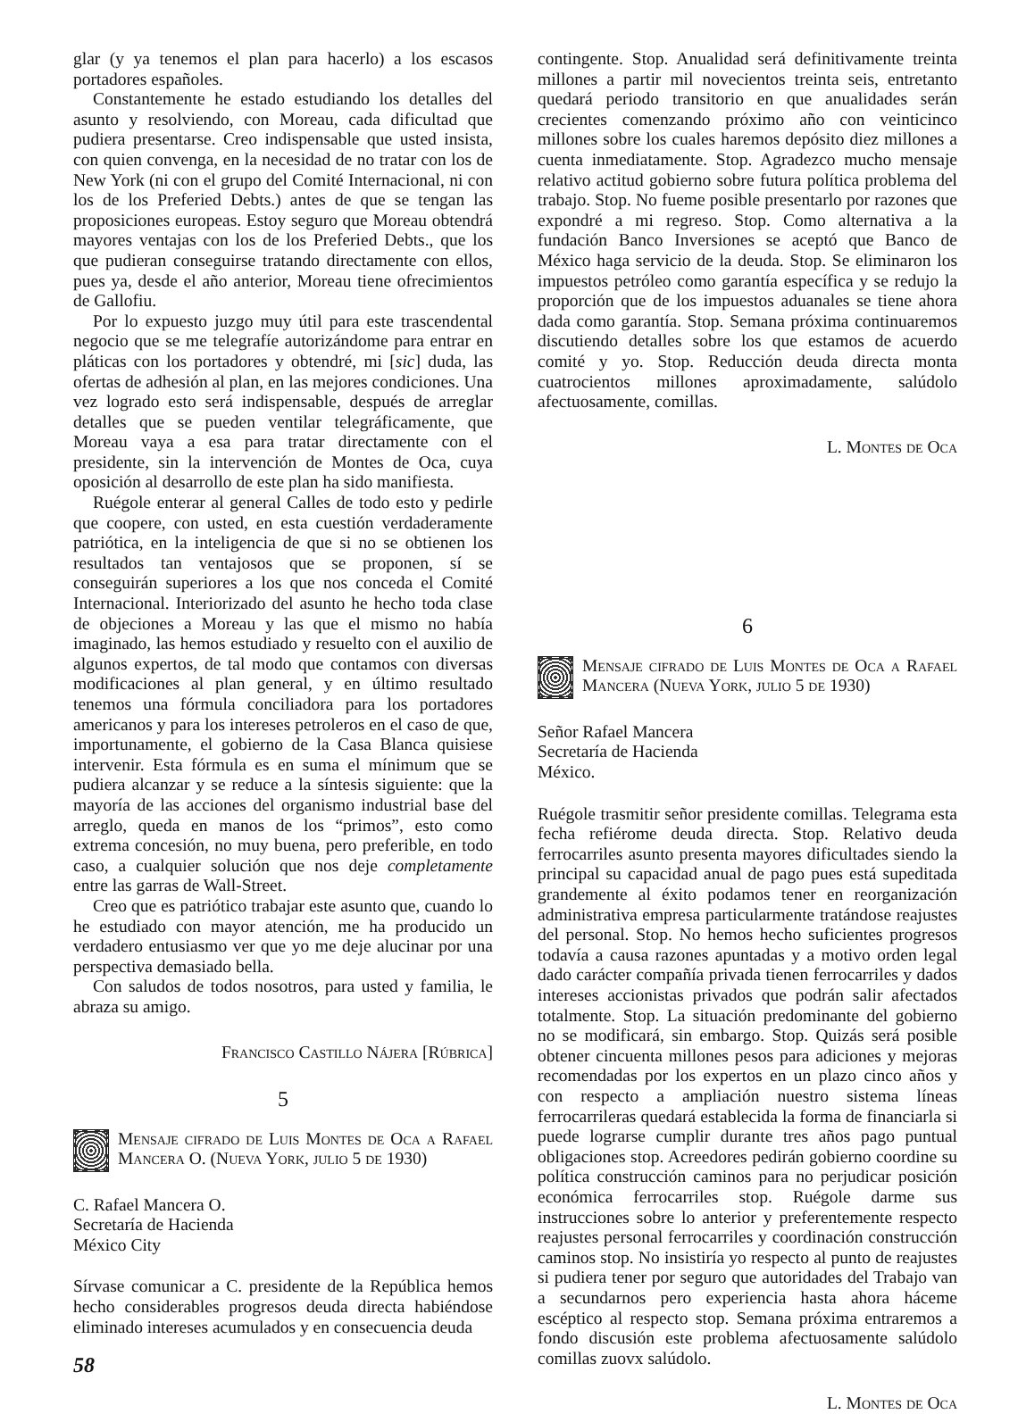glar (y ya tenemos el plan para hacerlo) a los escasos portadores españoles.
Constantemente he estado estudiando los detalles del asunto y resolviendo, con Moreau, cada dificultad que pudiera presentarse. Creo indispensable que usted insista, con quien convenga, en la necesidad de no tratar con los de New York (ni con el grupo del Comité Internacional, ni con los de los Preferied Debts.) antes de que se tengan las proposiciones europeas. Estoy seguro que Moreau obtendrá mayores ventajas con los de los Preferied Debts., que los que pudieran conseguirse tratando directamente con ellos, pues ya, desde el año anterior, Moreau tiene ofrecimientos de Gallofiu.
Por lo expuesto juzgo muy útil para este trascendental negocio que se me telegrafíe autorizándome para entrar en pláticas con los portadores y obtendré, mi [sic] duda, las ofertas de adhesión al plan, en las mejores condiciones. Una vez logrado esto será indispensable, después de arreglar detalles que se pueden ventilar telegráficamente, que Moreau vaya a esa para tratar directamente con el presidente, sin la intervención de Montes de Oca, cuya oposición al desarrollo de este plan ha sido manifiesta.
Ruégole enterar al general Calles de todo esto y pedirle que coopere, con usted, en esta cuestión verdaderamente patriótica, en la inteligencia de que si no se obtienen los resultados tan ventajosos que se proponen, sí se conseguirán superiores a los que nos conceda el Comité Internacional. Interiorizado del asunto he hecho toda clase de objeciones a Moreau y las que el mismo no había imaginado, las hemos estudiado y resuelto con el auxilio de algunos expertos, de tal modo que contamos con diversas modificaciones al plan general, y en último resultado tenemos una fórmula conciliadora para los portadores americanos y para los intereses petroleros en el caso de que, importunamente, el gobierno de la Casa Blanca quisiese intervenir. Esta fórmula es en suma el mínimum que se pudiera alcanzar y se reduce a la síntesis siguiente: que la mayoría de las acciones del organismo industrial base del arreglo, queda en manos de los “primos”, esto como extrema concesión, no muy buena, pero preferible, en todo caso, a cualquier solución que nos deje completamente entre las garras de Wall-Street.
Creo que es patriótico trabajar este asunto que, cuando lo he estudiado con mayor atención, me ha producido un verdadero entusiasmo ver que yo me deje alucinar por una perspectiva demasiado bella.
Con saludos de todos nosotros, para usted y familia, le abraza su amigo.
Francisco Castillo Nájera [Rúbrica]
5
Mensaje cifrado de Luis Montes de Oca a Rafael Mancera O. (Nueva York, julio 5 de 1930)
C. Rafael Mancera O.
Secretaría de Hacienda
México City
Sírvase comunicar a C. presidente de la República hemos hecho considerables progresos deuda directa habiéndose eliminado intereses acumulados y en consecuencia deuda
58
contingente. Stop. Anualidad será definitivamente treinta millones a partir mil novecientos treinta seis, entretanto quedará periodo transitorio en que anualidades serán crecientes comenzando próximo año con veinticinco millones sobre los cuales haremos depósito diez millones a cuenta inmediatamente. Stop. Agradezco mucho mensaje relativo actitud gobierno sobre futura política problema del trabajo. Stop. No fueme posible presentarlo por razones que expondré a mi regreso. Stop. Como alternativa a la fundación Banco Inversiones se aceptó que Banco de México haga servicio de la deuda. Stop. Se eliminaron los impuestos petróleo como garantía específica y se redujo la proporción que de los impuestos aduanales se tiene ahora dada como garantía. Stop. Semana próxima continuaremos discutiendo detalles sobre los que estamos de acuerdo comité y yo. Stop. Reducción deuda directa monta cuatrocientos millones aproximadamente, salúdolo afectuosamente, comillas.
L. Montes de Oca
6
Mensaje cifrado de Luis Montes de Oca a Rafael Mancera (Nueva York, julio 5 de 1930)
Señor Rafael Mancera
Secretaría de Hacienda
México.
Ruégole trasmitir señor presidente comillas. Telegrama esta fecha refiérome deuda directa. Stop. Relativo deuda ferrocarriles asunto presenta mayores dificultades siendo la principal su capacidad anual de pago pues está supeditada grandemente al éxito podamos tener en reorganización administrativa empresa particularmente tratándose reajustes del personal. Stop. No hemos hecho suficientes progresos todavía a causa razones apuntadas y a motivo orden legal dado carácter compañía privada tienen ferrocarriles y dados intereses accionistas privados que podrán salir afectados totalmente. Stop. La situación predominante del gobierno no se modificará, sin embargo. Stop. Quizás será posible obtener cincuenta millones pesos para adiciones y mejoras recomendadas por los expertos en un plazo cinco años y con respecto a ampliación nuestro sistema líneas ferrocarrileras quedará establecida la forma de financiarla si puede lograrse cumplir durante tres años pago puntual obligaciones stop. Acreedores pedirán gobierno coordine su política construcción caminos para no perjudicar posición económica ferrocarriles stop. Ruégole darme sus instrucciones sobre lo anterior y preferentemente respecto reajustes personal ferrocarriles y coordinación construcción caminos stop. No insistiría yo respecto al punto de reajustes si pudiera tener por seguro que autoridades del Trabajo van a secundarnos pero experiencia hasta ahora háceme escéptico al respecto stop. Semana próxima entraremos a fondo discusión este problema afectuosamente salúdolo comillas zuovx salúdolo.
L. Montes de Oca